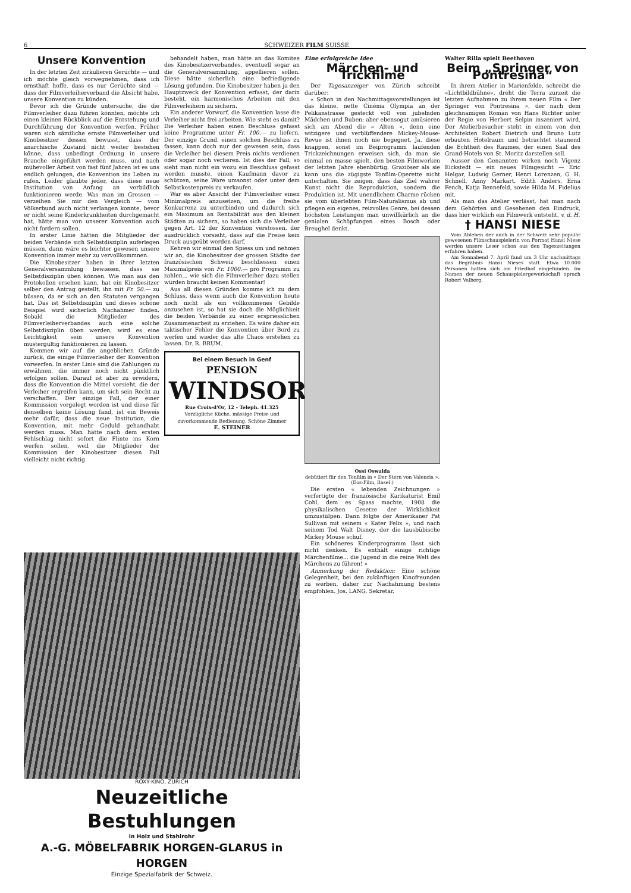6 SCHWEIZER FILM SUISSE
Unsere Konvention
In der letzten Zeit zirkulieren Gerüchte — und ich möchte gleich vorwegnehmen, dass ich ernsthaft hoffe, dass es nur Gerüchte sind — dass der Filmverleiherverband die Absicht habe, unsere Konvention zu künden.
Bevor ich die Gründe untersuche, die die Filmverleiher dazu führen könnten, möchte ich einen kleinen Rückblick auf die Entstehung und Durchführung der Konvention werfen. Früher waren sich sämtliche ernste Filmverleiher und Kinobesitzer dessen bewusst, dass der anarchische Zustand nicht weiter bestehen könne, dass unbedingt Ordnung in unsere Branche eingeführt werden muss, und nach mühevoller Arbeit von fast fünf Jahren ist es uns endlich gelungen, die Konvention ins Leben zu rufen. Leider glaubte jeder, dass diese neue Institution von Anfang an vorbildlich funktionieren werde. Was man im Grossen — verzeihen Sie mir den Vergleich — vom Völkerbund auch nicht verlangen konnte, bevor er nicht seine Kinderkrankheiten durchgemacht hat, hätte man von unserer Konvention auch nicht fordern sollen.
In erster Linie hätten die Mitglieder der beiden Verbände sich Selbstdisziplin auferlegen müssen, dann wäre es leichter gewesen unsere Konvention immer mehr zu vervollkommnen.
Die Kinobesitzer haben in ihrer letzten Generalversammlung bewiesen, dass sie Selbstdisziplin üben können. Wie man aus den Protokollen ersehen kann, hat ein Kinobesitzer selber den Antrag gestellt, ihn mit Fr. 50.— zu büssen, da er sich an den Statuten vergangen hat. Das ist Selbstdisziplin und dieses schöne Beispiel wird sicherlich Nachahmer finden. Sobald die Mitglieder des Filmverleiherverbandes auch eine solche Selbstdisziplin üben werden, wird es eine Leichtigkeit sein unsere Konvention mustergültig funktionieren zu lassen.
Kommen wir auf die angeblichen Gründe zurück, die einige Filmverleiher der Konvention vorwerfen. In erster Linie sind die Zahlungen zu erwähnen, die immer noch nicht pünktlich erfolgen sollen. Darauf ist aber zu erwidern, dass die Konvention die Mittel vorsieht, die der Verleiher ergreifen kann, um sich sein Recht zu verschaffen. Der einzige Fall, der einer Kommission vorgelegt worden ist und diese für denselben keine Lösung fand, ist ein Beweis mehr dafür, dass die neue Institution, die Konvention, mit mehr Geduld gehandhabt werden muss. Man hätte nach dem ersten Fehlschlag nicht sofort die Flinte ins Korn werfen sollen, weil die Mitglieder der Kommission der Kinobesitzer diesen Fall vielleicht nicht richtig
behandelt haben, man hätte an das Komitee des Kinobesitzerverbandes, eventuell sogar an die Generalversammlung, appellieren sollen. Diese hätte sicherlich eine befriedigende Lösung gefunden. Die Kinobesitzer haben ja den Hauptzweck der Konvention erfasst, der darin besteht, ein harmonisches Arbeiten mit den Filmverleihern zu sichern.
Ein anderer Vorwurf, die Konvention lasse die Verleiher nicht frei arbeiten. Wie steht es damit? Die Verleiher haben einen Beschluss gefasst keine Programme unter Fr. 100.— zu liefern. Der einzige Grund, einen solchen Beschluss zu fassen, kann doch nur der gewesen sein, dass die Verleiher bei diesem Preis nichts verdienen oder sogar noch verlieren. Ist dies der Fall, so sieht man nicht ein wozu ein Beschluss gefasst werden musste, einen Kaufmann davor zu schützen, seine Ware umsonst oder unter dem Selbstkostenpreis zu verkaufen.
War es aber Ansicht der Filmverleiher einen Minimalpreis anzusetzen, um die freihe Konkurrenz zu unterbinden und dadurch sich ein Maximum an Rentabilität aus den kleinen Städten zu sichern, so haben sich die Verleiher gegen Art. 12 der Konvention verstossen, der ausdrücklich vorsieht, dass auf die Preise kein Druck ausgeübt werden darf.
Kehren wir einmal den Spiess um und nehmen wir an, die Kinobesitzer der grossen Städte der französischen Schweiz beschliessen einen Maximalpreis von Fr. 1000.— pro Programm zu zahlen... wie sich die Filmverleiher dazu stellen würden braucht keinen Kommentar!
Aus all diesen Gründen komme ich zu dem Schluss, dass wenn auch die Konvention heute noch nicht als ein vollkommenes Gebilde anzusehen ist, so hat sie doch die Möglichkeit die beiden Verbände zu einer erspriesslichen Zusammenarbeit zu erziehen. Es wäre daher ein taktischer Fehler die Konvention über Bord zu werfen und wieder das alte Chaos erstehen zu lassen. Dr. R. BRUM.
Bei einem Besuch in Genf
PENSION
WINDSOR
Rue Croix-d'Or, 12 - Teleph. 41.325
Vorzügliche Küche, mässige Preise und zuvorkommende Bedienung. Schöne Zimmer
E. STEINER
Eine erfolgreiche Idee
Märchen- und Trickfilme
Der Tagesanzeiger von Zürich schreibt darüber:
« Schon in den Nachmittagsvorstellungen ist das kleine, nette Cinéma Olympia an der Pelikanstrasse gesteckt voll von jubelnden Mädchen und Buben; aber ebensogut amüsieren sich am Abend die « Alten », denn eine witzigere und verblüffendere Mickey-Mouse-Revue ist ihnen noch nie begegnet. Ja, diese knappen, sonst im Beiprogramm laufenden Trickzeichnungen erweisen sich, da man sie einmal en masse spielt, den besten Filmwerken der letzten Jahre ebenbürtig. Graziöser als sie kann uns die zügigste Tonfilm-Operette nicht unterhalten. Sie zeigen, dass das Ziel wahrer Kunst nicht die Reproduktion, sondern die Produktion ist. Mit unendlichem Charme rücken sie vom überlebten Film-Naturalismus ab und pflegen ein eigenes, reizvolles Genre, bei dessen höchsten Leistungen man unwillkürlich an die genialen Schöpfungen eines Bosch oder Breughel denkt.
Ossi Oswalda
debütiert für den Tonfilm in « Der Stern von Valencia ». (Eos-Film, Basel.)
Die ersten « lebenden Zeichnungen » verfertigte der französische Karikaturist Emil Cohl, dem es Spass machte, 1908 die physikalischen Gesetze der Wirklichkeit umzustülpen. Dann folgte der Amerikaner Pat Sullivan mit seinem « Kater Felix », und nach seinem Tod Walt Disney, der die lausbübische Mickey Mouse schuf.
Ein schöneres Kinderprogramm lässt sich nicht denken. Es enthält einige richtige Märchenfilme... die Jugend in die reine Welt des Märchens zu führen! »
Anmerkung der Redaktion: Eine schöne Gelegenheit, bei den zukünftigen Kinofreunden zu werben, daher zur Nachahmung bestens empfohlen. Jos. LANG, Sekretär.
Walter Rilla spielt Beethoven
Beim „Springer von Pontresina“
In ihrem Atelier in Marienfelde, schreibt die «Lichtbildbühne», dreht die Terra zurzeit die letzten Aufnahmen zu ihrem neuen Film « Der Springer von Pontresina », der nach dem gleichnamigen Roman von Hans Richter unter der Regie von Herbert Selpin inszeniert wird. Der Atelierbesucher steht in einem von den Architekten Robert Dietrich und Bruno Lutz erbauten Hotelraum und betrachtet staunend die Echtheit des Raumes, der einen Saal des Grand-Hotels von St. Moritz darstellen soll.
Ausser den Genannten wirken noch Vigenz Eickstedt — ein neues Filmgesicht — Eric Helgar, Ludwig Gerner, Henri Lorenzen, G. H. Schnell, Anny Markart, Edith Anders, Erna Fench, Katja Bennefeld, sowie Hilda M. Fidelius mit.
Als man das Atelier verlässt, hat man nach dem Gehörten und Gesehenen den Eindruck, dass hier wirklich ein Filmwerk entsteht. v. d. H.
† HANSI NIESE
Vom Ableben der auch in der Schweiz sehr populär gewesenen Filmschauspielerin von Format Hansi Niese werden unsere Leser schon aus den Tageszeitungen erfahren haben.
Am Sonnabend 7. April fand um 3 Uhr nachmittags das Begräbnis Hansi Nieses statt. Etwa 10.000 Personen hatten sich am Friedhof eingefunden. Im Namen der neuen Schauspielergewerkschaft sprach Robert Valberg.
ROXY-KINO, ZÜRICH
Neuzeitliche Bestuhlungen
in Holz und Stahlrohr
A.-G. MÖBELFABRIK HORGEN-GLARUS in HORGEN
Einzige Spezialfabrik der Schweiz.